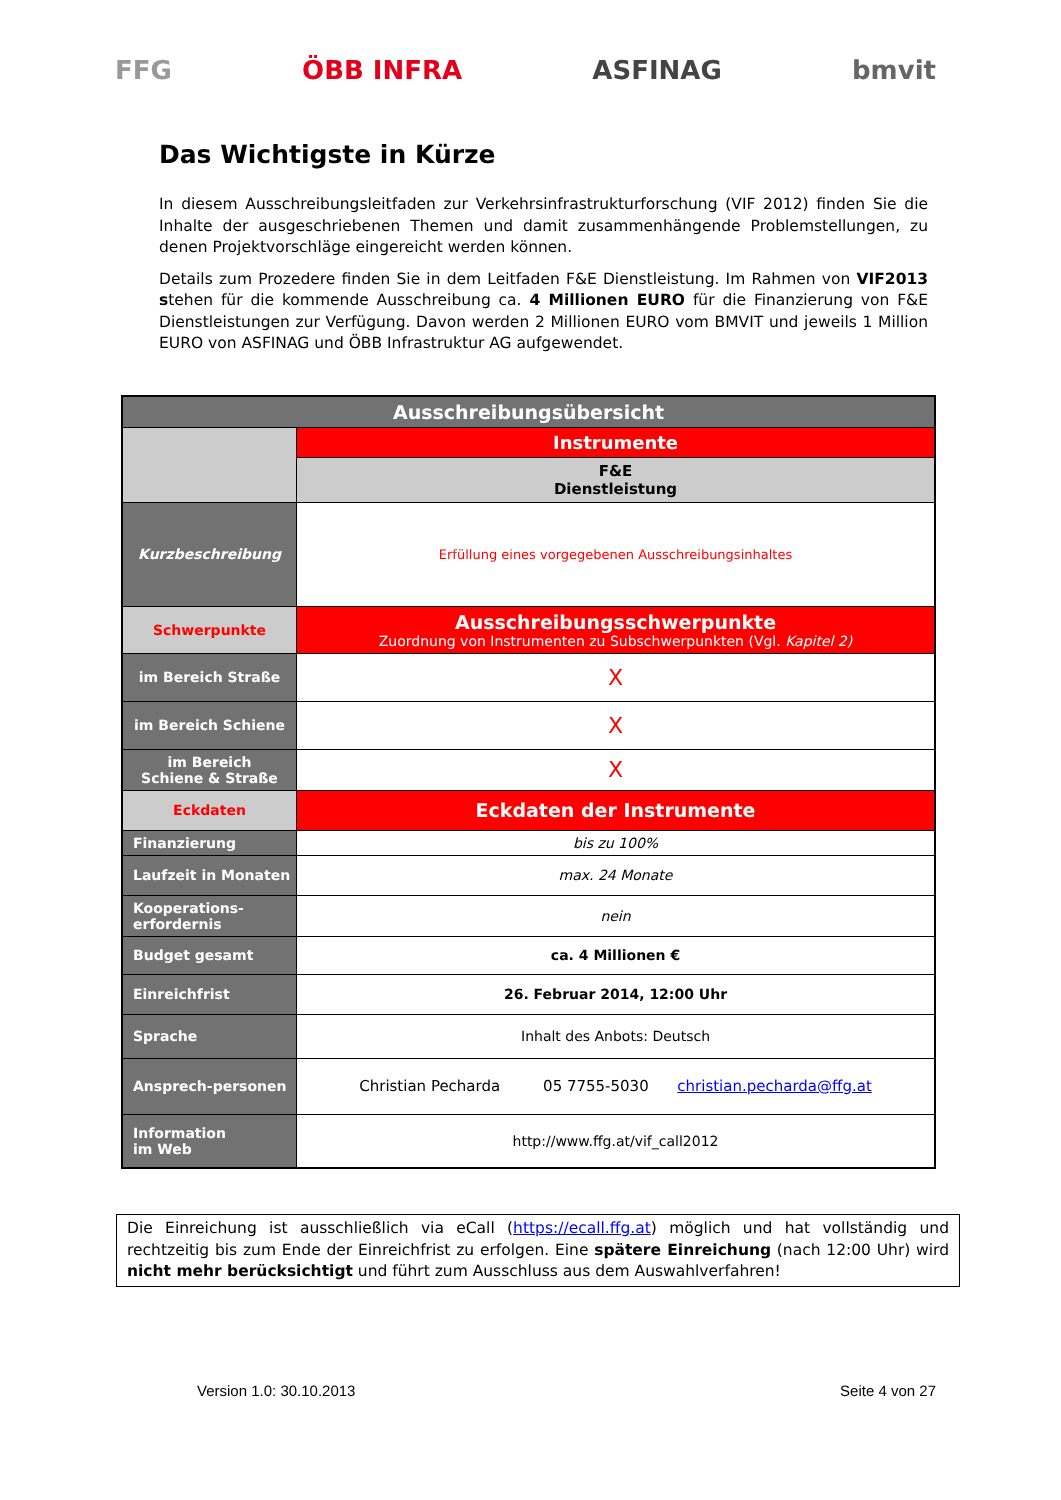FFG ÖBB INFRA ASFINAG bmvit
Das Wichtigste in Kürze
In diesem Ausschreibungsleitfaden zur Verkehrsinfrastrukturforschung (VIF 2012) finden Sie die Inhalte der ausgeschriebenen Themen und damit zusammenhängende Problemstellungen, zu denen Projektvorschläge eingereicht werden können.
Details zum Prozedere finden Sie in dem Leitfaden F&E Dienstleistung. Im Rahmen von VIF2013 stehen für die kommende Ausschreibung ca. 4 Millionen EURO für die Finanzierung von F&E Dienstleistungen zur Verfügung. Davon werden 2 Millionen EURO vom BMVIT und jeweils 1 Million EURO von ASFINAG und ÖBB Infrastruktur AG aufgewendet.
| Ausschreibungsübersicht | |
| | Instrumente |
| | F&E Dienstleistung |
| Kurzbeschreibung | Erfüllung eines vorgegebenen Ausschreibungsinhaltes |
| Schwerpunkte | Ausschreibungsschwerpunkte Zuordnung von Instrumenten zu Subschwerpunkten (Vgl. Kapitel 2) |
| im Bereich Straße | X |
| im Bereich Schiene | X |
| im Bereich Schiene & Straße | X |
| Eckdaten | Eckdaten der Instrumente |
| Finanzierung | bis zu 100% |
| Laufzeit in Monaten | max. 24 Monate |
| Kooperations- erfordernis | nein |
| Budget gesamt | ca. 4 Millionen € |
| Einreichfrist | 26. Februar 2014, 12:00 Uhr |
| Sprache | Inhalt des Anbots: Deutsch |
| Ansprech-personen | Christian Pecharda 05 7755-5030 christian.pecharda@ffg.at |
| Information im Web | http://www.ffg.at/vif_call2012 |
Die Einreichung ist ausschließlich via eCall (https://ecall.ffg.at) möglich und hat vollständig und rechtzeitig bis zum Ende der Einreichfrist zu erfolgen. Eine spätere Einreichung (nach 12:00 Uhr) wird nicht mehr berücksichtigt und führt zum Ausschluss aus dem Auswahlverfahren!
Version 1.0: 30.10.2013 Seite 4 von 27